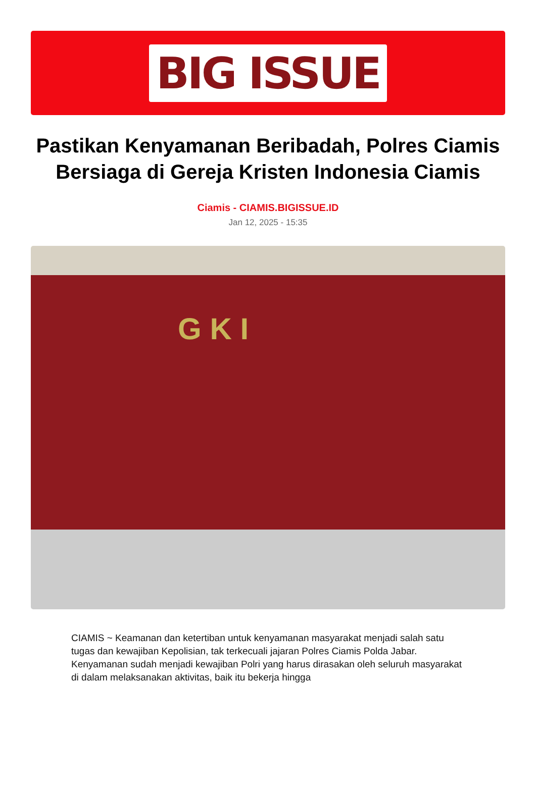BIG ISSUE
Pastikan Kenyamanan Beribadah, Polres Ciamis Bersiaga di Gereja Kristen Indonesia Ciamis
Ciamis - CIAMIS.BIGISSUE.ID
Jan 12, 2025 - 15:35
G K I
CIAMIS ~ Keamanan dan ketertiban untuk kenyamanan masyarakat menjadi salah satu tugas dan kewajiban Kepolisian, tak terkecuali jajaran Polres Ciamis Polda Jabar. Kenyamanan sudah menjadi kewajiban Polri yang harus dirasakan oleh seluruh masyarakat di dalam melaksanakan aktivitas, baik itu bekerja hingga